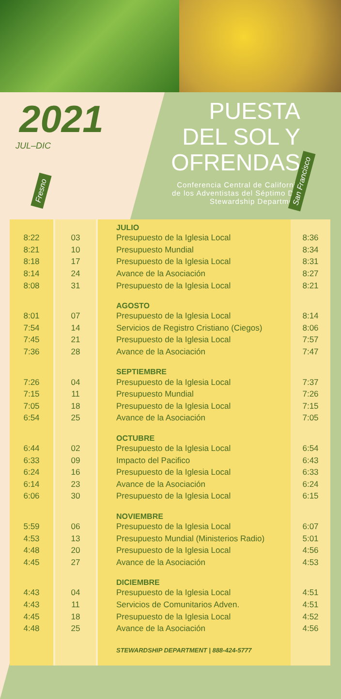2021
JUL–DIC
PUESTA
DEL SOL Y
OFRENDAS
Conferencia Central de California
de los Adventistas del Séptimo Dia
Stewardship Department
Fresno
San Francisco
| | | JULIO | |
| 8:22 | 03 | Presupuesto de la Iglesia Local | 8:36 |
| 8:21 | 10 | Presupuesto Mundial | 8:34 |
| 8:18 | 17 | Presupuesto de la Iglesia Local | 8:31 |
| 8:14 | 24 | Avance de la Asociación | 8:27 |
| 8:08 | 31 | Presupuesto de la Iglesia Local | 8:21 |
| | | AGOSTO | |
| 8:01 | 07 | Presupuesto de la Iglesia Local | 8:14 |
| 7:54 | 14 | Servicios de Registro Cristiano (Ciegos) | 8:06 |
| 7:45 | 21 | Presupuesto de la Iglesia Local | 7:57 |
| 7:36 | 28 | Avance de la Asociación | 7:47 |
| | | SEPTIEMBRE | |
| 7:26 | 04 | Presupuesto de la Iglesia Local | 7:37 |
| 7:15 | 11 | Presupuesto Mundial | 7:26 |
| 7:05 | 18 | Presupuesto de la Iglesia Local | 7:15 |
| 6:54 | 25 | Avance de la Asociación | 7:05 |
| | | OCTUBRE | |
| 6:44 | 02 | Presupuesto de la Iglesia Local | 6:54 |
| 6:33 | 09 | Impacto del Pacifico | 6:43 |
| 6:24 | 16 | Presupuesto de la Iglesia Local | 6:33 |
| 6:14 | 23 | Avance de la Asociación | 6:24 |
| 6:06 | 30 | Presupuesto de la Iglesia Local | 6:15 |
| | | NOVIEMBRE | |
| 5:59 | 06 | Presupuesto de la Iglesia Local | 6:07 |
| 4:53 | 13 | Presupuesto Mundial (Ministerios Radio) | 5:01 |
| 4:48 | 20 | Presupuesto de la Iglesia Local | 4:56 |
| 4:45 | 27 | Avance de la Asociación | 4:53 |
| | | DICIEMBRE | |
| 4:43 | 04 | Presupuesto de la Iglesia Local | 4:51 |
| 4:43 | 11 | Servicios de Comunitarios Adven. | 4:51 |
| 4:45 | 18 | Presupuesto de la Iglesia Local | 4:52 |
| 4:48 | 25 | Avance de la Asociación | 4:56 |
| | | STEWARDSHIP DEPARTMENT / 888-424-5777 | |